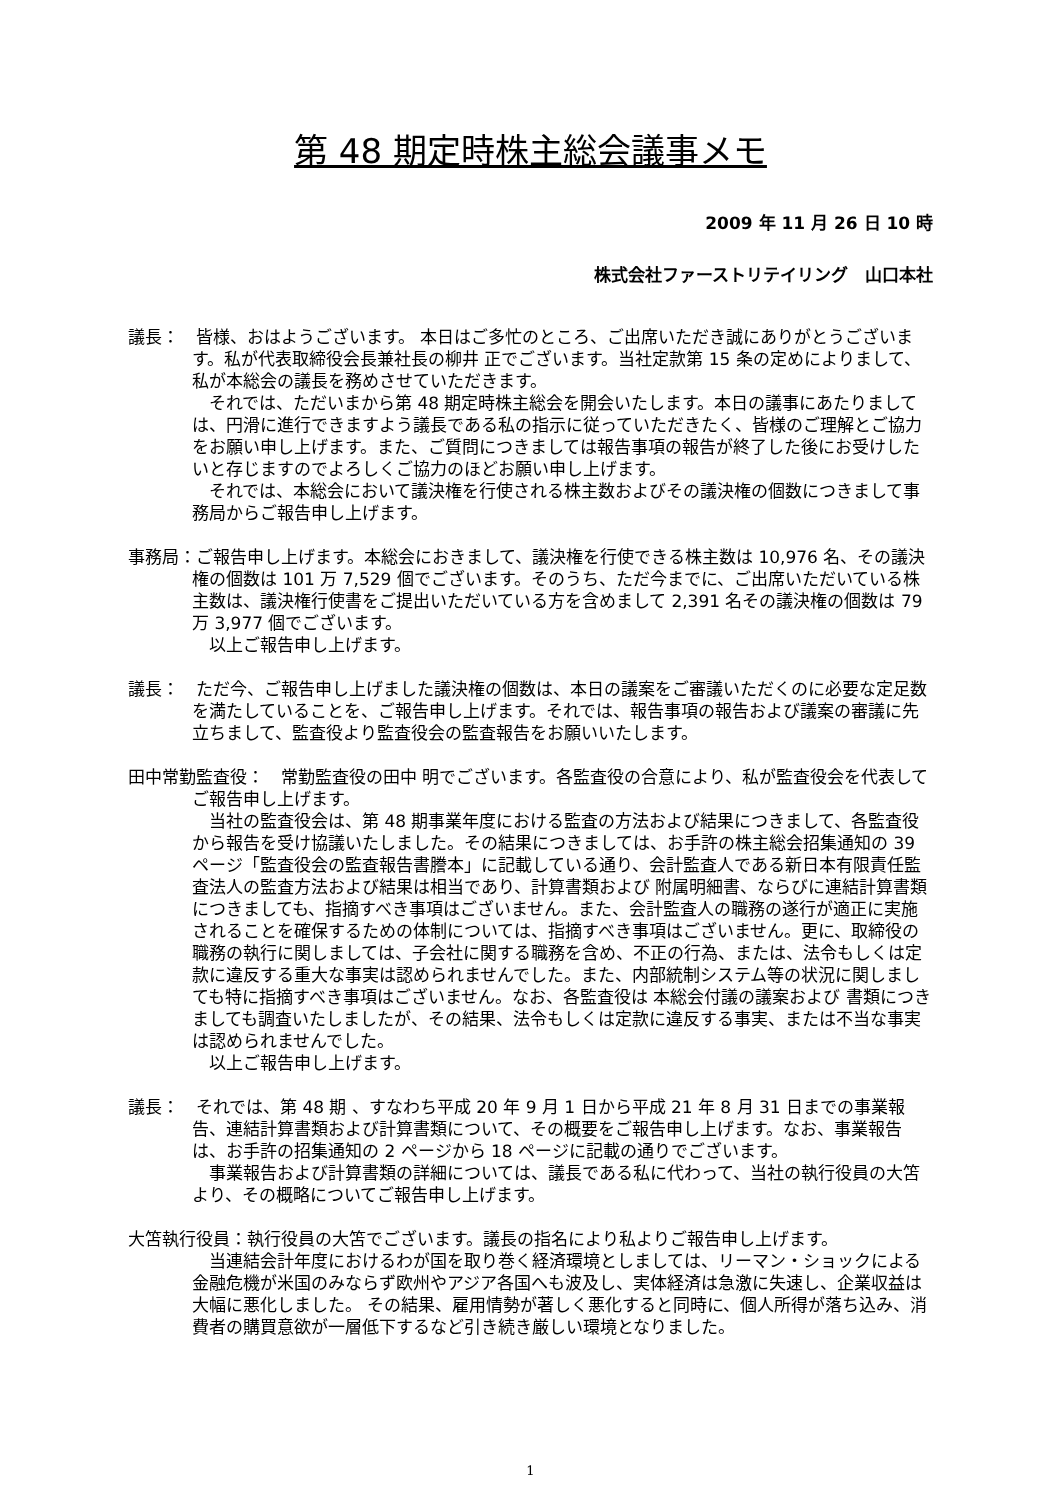第 48 期定時株主総会議事メモ
2009 年 11 月 26 日 10 時
株式会社ファーストリテイリング　山口本社
議長：　皆様、おはようございます。 本日はご多忙のところ、ご出席いただき誠にありがとうございます。私が代表取締役会長兼社長の柳井 正でございます。当社定款第 15 条の定めによりまして、私が本総会の議長を務めさせていただきます。
それでは、ただいまから第 48 期定時株主総会を開会いたします。本日の議事にあたりましては、円滑に進行できますよう議長である私の指示に従っていただきたく、皆様のご理解とご協力をお願い申し上げます。また、ご質問につきましては報告事項の報告が終了した後にお受けしたいと存じますのでよろしくご協力のほどお願い申し上げます。
それでは、本総会において議決権を行使される株主数およびその議決権の個数につきまして事務局からご報告申し上げます。
事務局：ご報告申し上げます。本総会におきまして、議決権を行使できる株主数は 10,976 名、その議決権の個数は 101 万 7,529 個でございます。そのうち、ただ今までに、ご出席いただいている株主数は、議決権行使書をご提出いただいている方を含めまして 2,391 名その議決権の個数は 79 万 3,977 個でございます。
以上ご報告申し上げます。
議長：　ただ今、ご報告申し上げました議決権の個数は、本日の議案をご審議いただくのに必要な定足数を満たしていることを、ご報告申し上げます。それでは、報告事項の報告および議案の審議に先立ちまして、監査役より監査役会の監査報告をお願いいたします。
田中常勤監査役：　常勤監査役の田中 明でございます。各監査役の合意により、私が監査役会を代表してご報告申し上げます。
当社の監査役会は、第 48 期事業年度における監査の方法および結果につきまして、各監査役から報告を受け協議いたしました。その結果につきましては、お手許の株主総会招集通知の 39 ページ「監査役会の監査報告書謄本」に記載している通り、会計監査人である新日本有限責任監査法人の監査方法および結果は相当であり、計算書類および 附属明細書、ならびに連結計算書類につきましても、指摘すべき事項はございません。また、会計監査人の職務の遂行が適正に実施されることを確保するための体制については、指摘すべき事項はございません。更に、取締役の職務の執行に関しましては、子会社に関する職務を含め、不正の行為、または、法令もしくは定款に違反する重大な事実は認められませんでした。また、内部統制システム等の状況に関しましても特に指摘すべき事項はございません。なお、各監査役は 本総会付議の議案および 書類につきましても調査いたしましたが、その結果、法令もしくは定款に違反する事実、または不当な事実は認められませんでした。
以上ご報告申し上げます。
議長：　それでは、第 48 期 、すなわち平成 20 年 9 月 1 日から平成 21 年 8 月 31 日までの事業報告、連結計算書類および計算書類について、その概要をご報告申し上げます。なお、事業報告は、お手許の招集通知の 2 ページから 18 ページに記載の通りでございます。
事業報告および計算書類の詳細については、議長である私に代わって、当社の執行役員の大笘より、その概略についてご報告申し上げます。
大笘執行役員：執行役員の大笘でございます。議長の指名により私よりご報告申し上げます。
当連結会計年度におけるわが国を取り巻く経済環境としましては、リーマン・ショックによる金融危機が米国のみならず欧州やアジア各国へも波及し、実体経済は急激に失速し、企業収益は大幅に悪化しました。 その結果、雇用情勢が著しく悪化すると同時に、個人所得が落ち込み、消費者の購買意欲が一層低下するなど引き続き厳しい環境となりました。
1